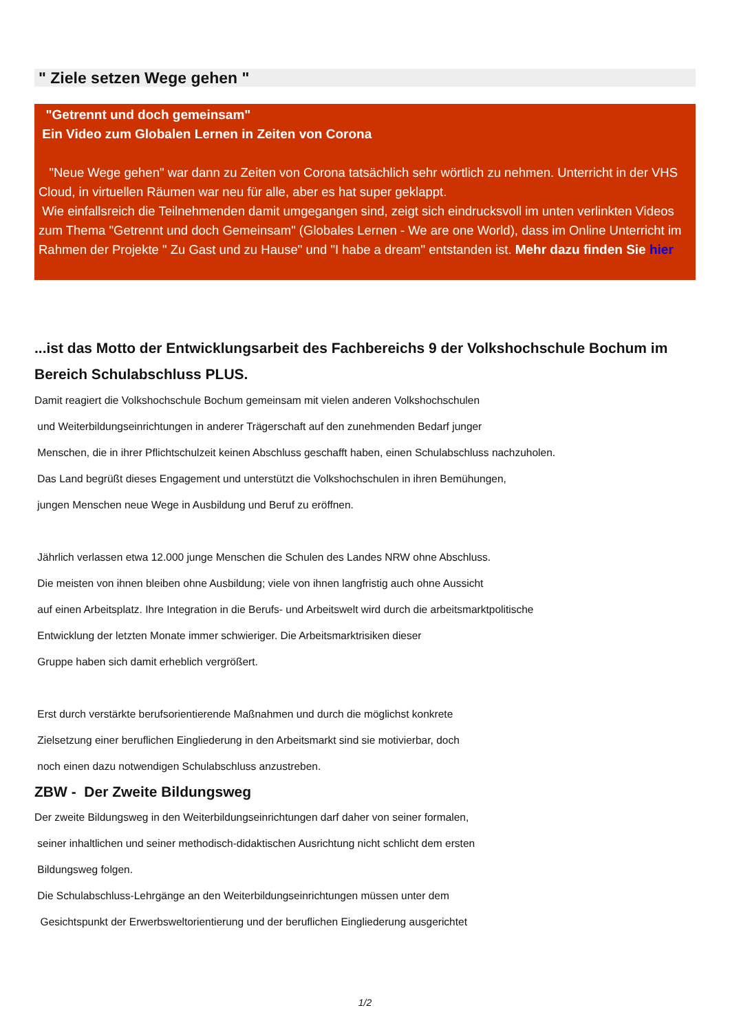" Ziele setzen Wege gehen "
"Getrennt und doch gemeinsam"
Ein Video zum Globalen Lernen in Zeiten von Corona
"Neue Wege gehen" war dann zu Zeiten von Corona tatsächlich sehr wörtlich zu nehmen. Unterricht in der VHS Cloud, in virtuellen Räumen war neu für alle, aber es hat super geklappt.
Wie einfallsreich die Teilnehmenden damit umgegangen sind, zeigt sich eindrucksvoll im unten verlinkten Videos zum Thema "Getrennt und doch Gemeinsam" (Globales Lernen - We are one World), dass im Online Unterricht im Rahmen der Projekte " Zu Gast und zu Hause" und "I habe a dream" entstanden ist. Mehr dazu finden Sie hier
...ist das Motto der Entwicklungsarbeit des Fachbereichs 9 der Volkshochschule Bochum im Bereich Schulabschluss PLUS.
Damit reagiert die Volkshochschule Bochum gemeinsam mit vielen anderen Volkshochschulen
und Weiterbildungseinrichtungen in anderer Trägerschaft auf den zunehmenden Bedarf junger
Menschen, die in ihrer Pflichtschulzeit keinen Abschluss geschafft haben, einen Schulabschluss nachzuholen.
Das Land begrüßt dieses Engagement und unterstützt die Volkshochschulen in ihren Bemühungen,
jungen Menschen neue Wege in Ausbildung und Beruf zu eröffnen.
Jährlich verlassen etwa 12.000 junge Menschen die Schulen des Landes NRW ohne Abschluss.
Die meisten von ihnen bleiben ohne Ausbildung; viele von ihnen langfristig auch ohne Aussicht
auf einen Arbeitsplatz. Ihre Integration in die Berufs- und Arbeitswelt wird durch die arbeitsmarktpolitische
Entwicklung der letzten Monate immer schwieriger. Die Arbeitsmarktrisiken dieser
Gruppe haben sich damit erheblich vergrößert.
Erst durch verstärkte berufsorientierende Maßnahmen und durch die möglichst konkrete
Zielsetzung einer beruflichen Eingliederung in den Arbeitsmarkt sind sie motivierbar, doch
noch einen dazu notwendigen Schulabschluss anzustreben.
ZBW - Der Zweite Bildungsweg
Der zweite Bildungsweg in den Weiterbildungseinrichtungen darf daher von seiner formalen,
seiner inhaltlichen und seiner methodisch-didaktischen Ausrichtung nicht schlicht dem ersten
Bildungsweg folgen.
Die Schulabschluss-Lehrgänge an den Weiterbildungseinrichtungen müssen unter dem
Gesichtspunkt der Erwerbsweltorientierung und der beruflichen Eingliederung ausgerichtet
1/2